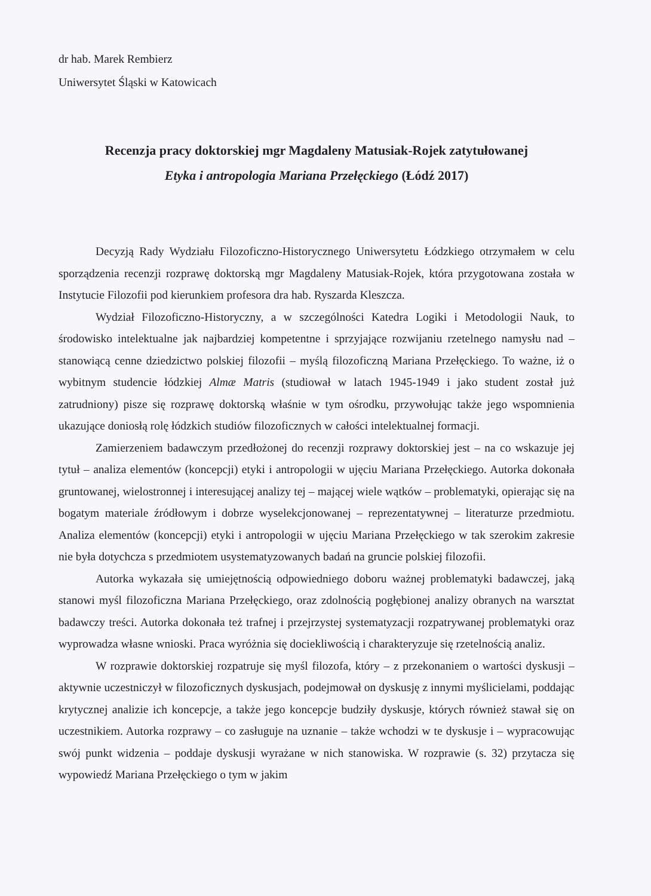dr hab. Marek Rembierz
Uniwersytet Śląski w Katowicach
Recenzja pracy doktorskiej mgr Magdaleny Matusiak-Rojek zatytułowanej
Etyka i antropologia Mariana Przełęckiego (Łódź 2017)
Decyzją Rady Wydziału Filozoficzno-Historycznego Uniwersytetu Łódzkiego otrzymałem w celu sporządzenia recenzji rozprawę doktorską mgr Magdaleny Matusiak-Rojek, która przygotowana została w Instytucie Filozofii pod kierunkiem profesora dra hab. Ryszarda Kleszcza.
Wydział Filozoficzno-Historyczny, a w szczególności Katedra Logiki i Metodologii Nauk, to środowisko intelektualne jak najbardziej kompetentne i sprzyjające rozwijaniu rzetelnego namysłu nad – stanowiącą cenne dziedzictwo polskiej filozofii – myślą filozoficzną Mariana Przełęckiego. To ważne, iż o wybitnym studencie łódzkiej Almæ Matris (studiował w latach 1945-1949 i jako student został już zatrudniony) pisze się rozprawę doktorską właśnie w tym ośrodku, przywołując także jego wspomnienia ukazujące doniosłą rolę łódzkich studiów filozoficznych w całości intelektualnej formacji.
Zamierzeniem badawczym przedłożonej do recenzji rozprawy doktorskiej jest – na co wskazuje jej tytuł – analiza elementów (koncepcji) etyki i antropologii w ujęciu Mariana Przełęckiego. Autorka dokonała gruntowanej, wielostronnej i interesującej analizy tej – mającej wiele wątków – problematyki, opierając się na bogatym materiale źródłowym i dobrze wyselekcjonowanej – reprezentatywnej – literaturze przedmiotu. Analiza elementów (koncepcji) etyki i antropologii w ujęciu Mariana Przełęckiego w tak szerokim zakresie nie była dotychcza s przedmiotem usystematyzowanych badań na gruncie polskiej filozofii.
Autorka wykazała się umiejętnością odpowiedniego doboru ważnej problematyki badawczej, jaką stanowi myśl filozoficzna Mariana Przełęckiego, oraz zdolnością pogłębionej analizy obranych na warsztat badawczy treści. Autorka dokonała też trafnej i przejrzystej systematyzacji rozpatrywanej problematyki oraz wyprowadza własne wnioski. Praca wyróżnia się dociekliwością i charakteryzuje się rzetelnością analiz.
W rozprawie doktorskiej rozpatruje się myśl filozofa, który – z przekonaniem o wartości dyskusji – aktywnie uczestniczył w filozoficznych dyskusjach, podejmował on dyskusję z innymi myślicielami, poddając krytycznej analizie ich koncepcje, a także jego koncepcje budziły dyskusje, których również stawał się on uczestnikiem. Autorka rozprawy – co zasługuje na uznanie – także wchodzi w te dyskusje i – wypracowując swój punkt widzenia – poddaje dyskusji wyrażane w nich stanowiska. W rozprawie (s. 32) przytacza się wypowiedź Mariana Przełęckiego o tym w jakim